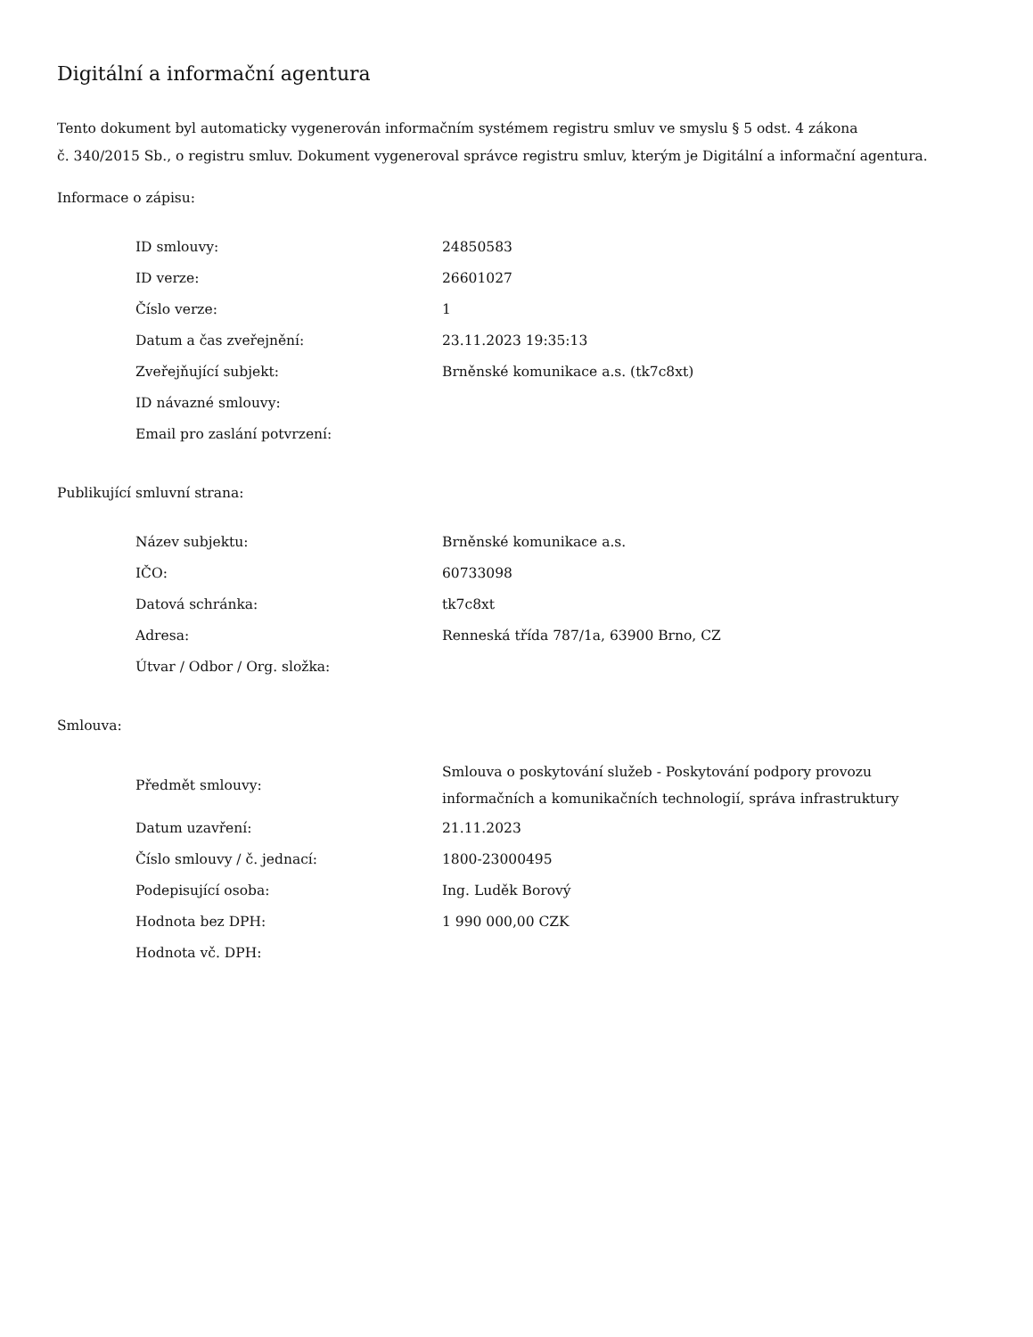Digitální a informační agentura
Tento dokument byl automaticky vygenerován informačním systémem registru smluv ve smyslu § 5 odst. 4 zákona
č. 340/2015 Sb., o registru smluv. Dokument vygeneroval správce registru smluv, kterým je Digitální a informační agentura.
Informace o zápisu:
| ID smlouvy: | 24850583 |
| ID verze: | 26601027 |
| Číslo verze: | 1 |
| Datum a čas zveřejnění: | 23.11.2023 19:35:13 |
| Zveřejňující subjekt: | Brněnské komunikace a.s. (tk7c8xt) |
| ID návazné smlouvy: | |
| Email pro zaslání potvrzení: | |
Publikující smluvní strana:
| Název subjektu: | Brněnské komunikace a.s. |
| IČO: | 60733098 |
| Datová schránka: | tk7c8xt |
| Adresa: | Renneská třída 787/1a, 63900 Brno, CZ |
| Útvar / Odbor / Org. složka: | |
Smlouva:
| Předmět smlouvy: | Smlouva o poskytování služeb - Poskytování podpory provozu informačních a komunikačních technologií, správa infrastruktury |
| Datum uzavření: | 21.11.2023 |
| Číslo smlouvy / č. jednací: | 1800-23000495 |
| Podepisující osoba: | Ing. Luděk Borový |
| Hodnota bez DPH: | 1 990 000,00 CZK |
| Hodnota vč. DPH: | |